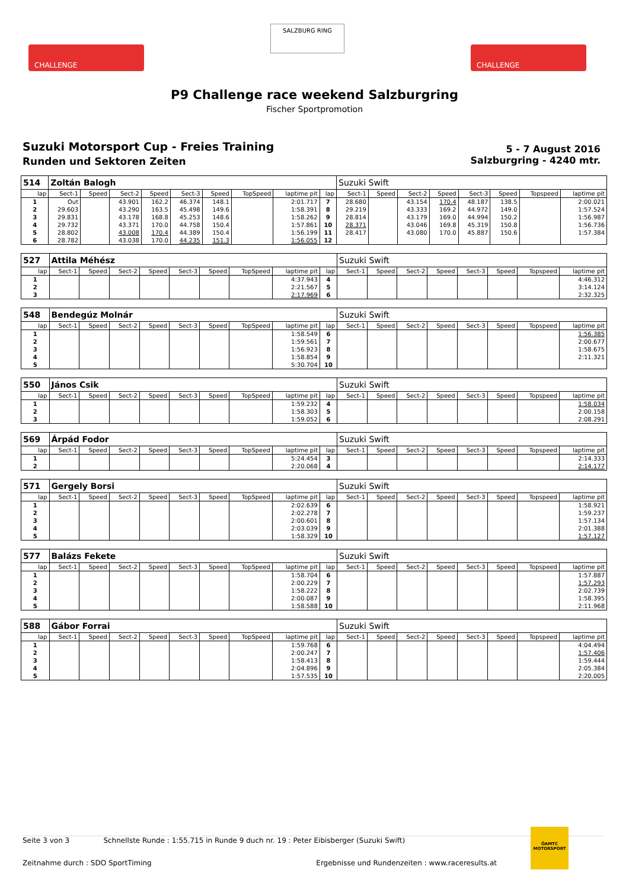CHALLENGE
SALZBURG RING
CHALLENGE
P9 Challenge race weekend Salzburgring
Fischer Sportpromotion
Suzuki Motorsport Cup - Freies Training
Runden und Sektoren Zeiten
5 - 7 August 2016
Salzburgring - 4240 mtr.
| 514 | Zoltán Balogh | | | | | | | | | Suzuki Swift | | | | | | | |
| lap | Sect-1 | Speed | Sect-2 | Speed | Sect-3 | Speed | TopSpeed | laptime pit | lap | Sect-1 | Speed | Sect-2 | Speed | Sect-3 | Speed | Topspeed | laptime pit |
| 1 | Out | | 43.901 | 162.2 | 46.374 | 148.1 | | 2:01.717 | 7 | 28.680 | | 43.154 | 170.4 | 48.187 | 138.5 | | 2:00.021 |
| 2 | 29.603 | | 43.290 | 163.5 | 45.498 | 149.6 | | 1:58.391 | 8 | 29.219 | | 43.333 | 169.2 | 44.972 | 149.0 | | 1:57.524 |
| 3 | 29.831 | | 43.178 | 168.8 | 45.253 | 148.6 | | 1:58.262 | 9 | 28.814 | | 43.179 | 169.0 | 44.994 | 150.2 | | 1:56.987 |
| 4 | 29.732 | | 43.371 | 170.0 | 44.758 | 150.4 | | 1:57.861 | 10 | 28.371 | | 43.046 | 169.8 | 45.319 | 150.8 | | 1:56.736 |
| 5 | 28.802 | | 43.008 | 170.4 | 44.389 | 150.4 | | 1:56.199 | 11 | 28.417 | | 43.080 | 170.0 | 45.887 | 150.6 | | 1:57.384 |
| 6 | 28.782 | | 43.038 | 170.0 | 44.235 | 151.3 | | 1:56.055 | 12 | | | | | | | | |
| 527 | Attila Méhész | | | | | | | | | Suzuki Swift | | | | | | | |
| lap | Sect-1 | Speed | Sect-2 | Speed | Sect-3 | Speed | TopSpeed | laptime pit | lap | Sect-1 | Speed | Sect-2 | Speed | Sect-3 | Speed | Topspeed | laptime pit |
| 1 | | | | | | | | 4:37.943 | 4 | | | | | | | | 4:46.312 |
| 2 | | | | | | | | 2:21.567 | 5 | | | | | | | | 3:14.124 |
| 3 | | | | | | | | 2:17.969 | 6 | | | | | | | | 2:32.325 |
| 548 | Bendegúz Molnár | | | | | | | | | Suzuki Swift | | | | | | | |
| lap | Sect-1 | Speed | Sect-2 | Speed | Sect-3 | Speed | TopSpeed | laptime pit | lap | Sect-1 | Speed | Sect-2 | Speed | Sect-3 | Speed | Topspeed | laptime pit |
| 1 | | | | | | | | 1:58.549 | 6 | | | | | | | | 1:56.385 |
| 2 | | | | | | | | 1:59.561 | 7 | | | | | | | | 2:00.677 |
| 3 | | | | | | | | 1:56.923 | 8 | | | | | | | | 1:58.675 |
| 4 | | | | | | | | 1:58.854 | 9 | | | | | | | | 2:11.321 |
| 5 | | | | | | | | 5:30.704 | 10 | | | | | | | | |
| 550 | János Csik | | | | | | | | | Suzuki Swift | | | | | | | |
| lap | Sect-1 | Speed | Sect-2 | Speed | Sect-3 | Speed | TopSpeed | laptime pit | lap | Sect-1 | Speed | Sect-2 | Speed | Sect-3 | Speed | Topspeed | laptime pit |
| 1 | | | | | | | | 1:59.232 | 4 | | | | | | | | 1:58.034 |
| 2 | | | | | | | | 1:58.303 | 5 | | | | | | | | 2:00.158 |
| 3 | | | | | | | | 1:59.052 | 6 | | | | | | | | 2:08.291 |
| 569 | Árpád Fodor | | | | | | | | | Suzuki Swift | | | | | | | |
| lap | Sect-1 | Speed | Sect-2 | Speed | Sect-3 | Speed | TopSpeed | laptime pit | lap | Sect-1 | Speed | Sect-2 | Speed | Sect-3 | Speed | Topspeed | laptime pit |
| 1 | | | | | | | | 5:24.454 | 3 | | | | | | | | 2:14.333 |
| 2 | | | | | | | | 2:20.068 | 4 | | | | | | | | 2:14.177 |
| 571 | Gergely Borsi | | | | | | | | | Suzuki Swift | | | | | | | |
| lap | Sect-1 | Speed | Sect-2 | Speed | Sect-3 | Speed | TopSpeed | laptime pit | lap | Sect-1 | Speed | Sect-2 | Speed | Sect-3 | Speed | Topspeed | laptime pit |
| 1 | | | | | | | | 2:02.639 | 6 | | | | | | | | 1:58.921 |
| 2 | | | | | | | | 2:02.278 | 7 | | | | | | | | 1:59.237 |
| 3 | | | | | | | | 2:00.601 | 8 | | | | | | | | 1:57.134 |
| 4 | | | | | | | | 2:03.039 | 9 | | | | | | | | 2:01.388 |
| 5 | | | | | | | | 1:58.329 | 10 | | | | | | | | 1:57.127 |
| 577 | Balázs Fekete | | | | | | | | | Suzuki Swift | | | | | | | |
| lap | Sect-1 | Speed | Sect-2 | Speed | Sect-3 | Speed | TopSpeed | laptime pit | lap | Sect-1 | Speed | Sect-2 | Speed | Sect-3 | Speed | Topspeed | laptime pit |
| 1 | | | | | | | | 1:58.704 | 6 | | | | | | | | 1:57.887 |
| 2 | | | | | | | | 2:00.229 | 7 | | | | | | | | 1:57.293 |
| 3 | | | | | | | | 1:58.222 | 8 | | | | | | | | 2:02.739 |
| 4 | | | | | | | | 2:00.087 | 9 | | | | | | | | 1:58.395 |
| 5 | | | | | | | | 1:58.588 | 10 | | | | | | | | 2:11.968 |
| 588 | Gábor Forrai | | | | | | | | | Suzuki Swift | | | | | | | |
| lap | Sect-1 | Speed | Sect-2 | Speed | Sect-3 | Speed | TopSpeed | laptime pit | lap | Sect-1 | Speed | Sect-2 | Speed | Sect-3 | Speed | Topspeed | laptime pit |
| 1 | | | | | | | | 1:59.768 | 6 | | | | | | | | 4:04.494 |
| 2 | | | | | | | | 2:00.247 | 7 | | | | | | | | 1:57.406 |
| 3 | | | | | | | | 1:58.413 | 8 | | | | | | | | 1:59.444 |
| 4 | | | | | | | | 2:04.896 | 9 | | | | | | | | 2:05.384 |
| 5 | | | | | | | | 1:57.535 | 10 | | | | | | | | 2:20.005 |
Seite 3 von 3 Schnellste Runde : 1:55.715 in Runde 9 duch nr. 19 : Peter Eibisberger (Suzuki Swift)
Zeitnahme durch : SDO SportTiming Ergebnisse und Rundenzeiten : www.raceresults.at
ÖAMTC
MOTORSPORT